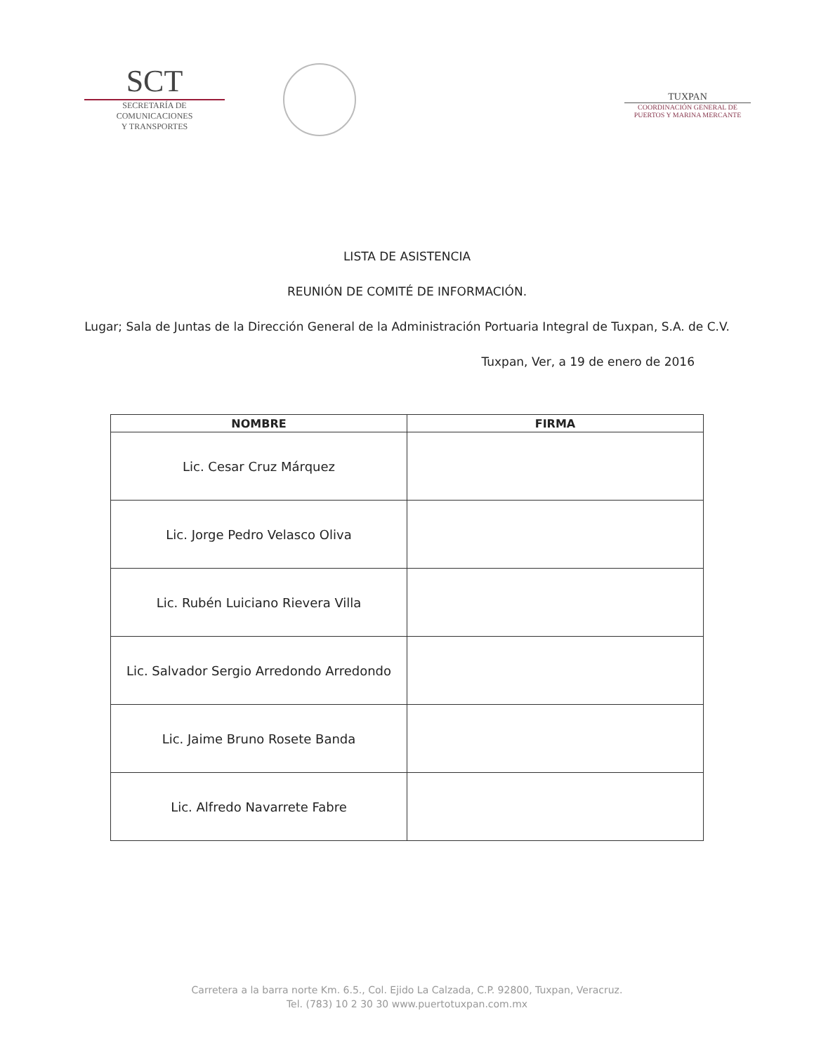SCT
SECRETARÍA DE
COMUNICACIONES
Y TRANSPORTES
TUXPAN
COORDINACIÓN GENERAL DE
PUERTOS Y MARINA MERCANTE
LISTA DE ASISTENCIA
REUNIÓN DE COMITÉ DE INFORMACIÓN.
Lugar; Sala de Juntas de la Dirección General de la Administración Portuaria Integral de Tuxpan, S.A. de C.V.
Tuxpan, Ver, a 19 de enero de 2016
| NOMBRE | FIRMA |
| --- | --- |
| Lic. Cesar Cruz Márquez | |
| Lic. Jorge Pedro Velasco Oliva | |
| Lic. Rubén Luiciano Rievera Villa | |
| Lic. Salvador Sergio Arredondo Arredondo | |
| Lic. Jaime Bruno Rosete Banda | |
| Lic. Alfredo Navarrete Fabre | |
Carretera a la barra norte Km. 6.5., Col. Ejido La Calzada, C.P. 92800, Tuxpan, Veracruz.
Tel. (783) 10 2 30 30 www.puertotuxpan.com.mx